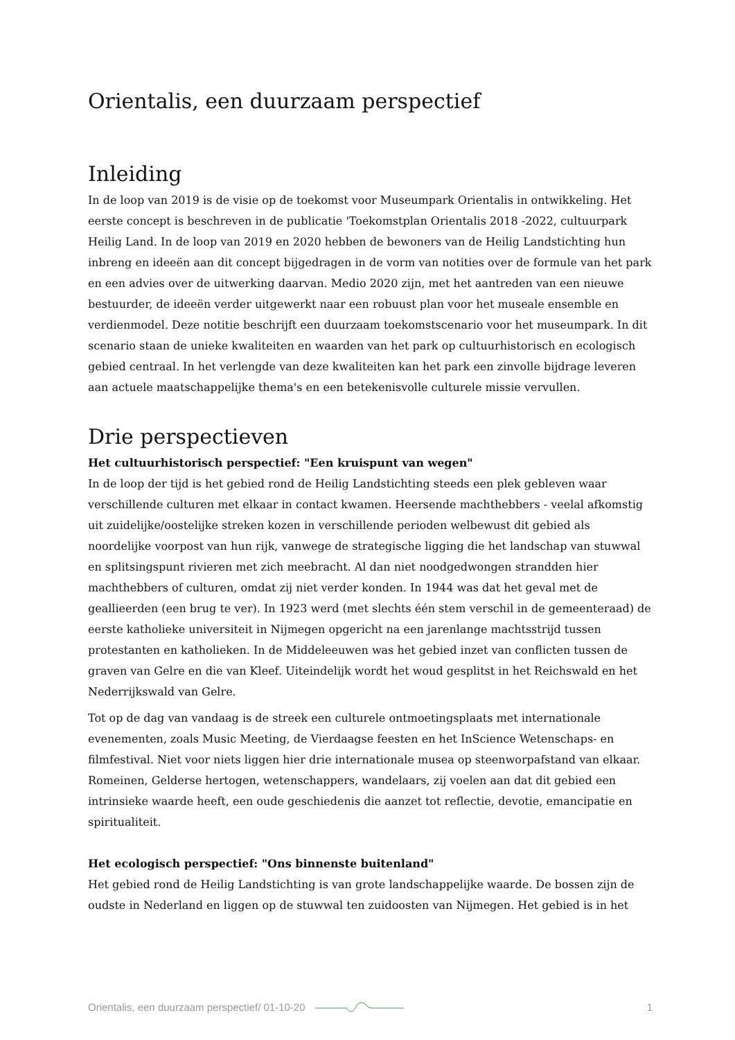Orientalis, een duurzaam perspectief
Inleiding
In de loop van 2019 is de visie op de toekomst voor Museumpark Orientalis in ontwikkeling. Het eerste concept is beschreven in de publicatie 'Toekomstplan Orientalis 2018 -2022, cultuurpark Heilig Land. In de loop van 2019 en 2020 hebben de bewoners van de Heilig Landstichting hun inbreng en ideeën aan dit concept bijgedragen in de vorm van notities over de formule van het park en een advies over de uitwerking daarvan. Medio 2020 zijn, met het aantreden van een nieuwe bestuurder, de ideeën verder uitgewerkt naar een robuust plan voor het museale ensemble en verdienmodel. Deze notitie beschrijft een duurzaam toekomstscenario voor het museumpark. In dit scenario staan de unieke kwaliteiten en waarden van het park op cultuurhistorisch en ecologisch gebied centraal. In het verlengde van deze kwaliteiten kan het park een zinvolle bijdrage leveren aan actuele maatschappelijke thema's en een betekenisvolle culturele missie vervullen.
Drie perspectieven
Het cultuurhistorisch perspectief: "Een kruispunt van wegen"
In de loop der tijd is het gebied rond de Heilig Landstichting steeds een plek gebleven waar verschillende culturen met elkaar in contact kwamen. Heersende machthebbers - veelal afkomstig uit zuidelijke/oostelijke streken kozen in verschillende perioden welbewust dit gebied als noordelijke voorpost van hun rijk, vanwege de strategische ligging die het landschap van stuwwal en splitsingspunt rivieren met zich meebracht. Al dan niet noodgedwongen strandden hier machthebbers of culturen, omdat zij niet verder konden. In 1944 was dat het geval met de geallieerden (een brug te ver). In 1923 werd (met slechts één stem verschil in de gemeenteraad) de eerste katholieke universiteit in Nijmegen opgericht na een jarenlange machtsstrijd tussen protestanten en katholieken. In de Middeleeuwen was het gebied inzet van conflicten tussen de graven van Gelre en die van Kleef. Uiteindelijk wordt het woud gesplitst in het Reichswald en het Nederrijkswald van Gelre.
Tot op de dag van vandaag is de streek een culturele ontmoetingsplaats met internationale evenementen, zoals Music Meeting, de Vierdaagse feesten en het InScience Wetenschaps- en filmfestival. Niet voor niets liggen hier drie internationale musea op steenworpafstand van elkaar.
Romeinen, Gelderse hertogen, wetenschappers, wandelaars, zij voelen aan dat dit gebied een intrinsieke waarde heeft, een oude geschiedenis die aanzet tot reflectie, devotie, emancipatie en spiritualiteit.
Het ecologisch perspectief: "Ons binnenste buitenland"
Het gebied rond de Heilig Landstichting is van grote landschappelijke waarde. De bossen zijn de oudste in Nederland en liggen op de stuwwal ten zuidoosten van Nijmegen. Het gebied is in het
Orientalis, een duurzaam perspectief/ 01-10-20 1